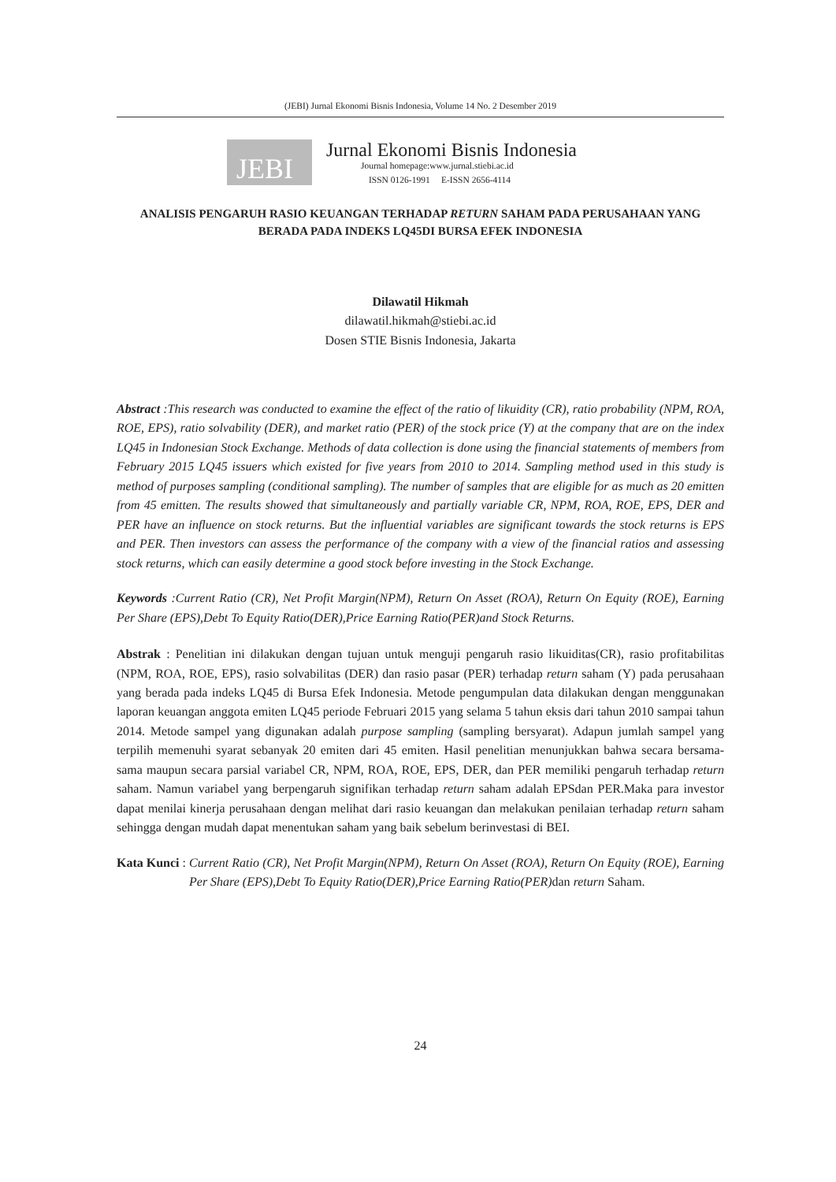(JEBI) Jurnal Ekonomi Bisnis Indonesia, Volume 14 No. 2 Desember 2019
JEBI
Jurnal Ekonomi Bisnis Indonesia
Journal homepage:www.jurnal.stiebi.ac.id
ISSN 0126-1991 E-ISSN 2656-4114
ANALISIS PENGARUH RASIO KEUANGAN TERHADAP RETURN SAHAM PADA PERUSAHAAN YANG BERADA PADA INDEKS LQ45DI BURSA EFEK INDONESIA
Dilawatil Hikmah
dilawatil.hikmah@stiebi.ac.id
Dosen STIE Bisnis Indonesia, Jakarta
Abstract :This research was conducted to examine the effect of the ratio of likuidity (CR), ratio probability (NPM, ROA, ROE, EPS), ratio solvability (DER), and market ratio (PER) of the stock price (Y) at the company that are on the index LQ45 in Indonesian Stock Exchange. Methods of data collection is done using the financial statements of members from February 2015 LQ45 issuers which existed for five years from 2010 to 2014. Sampling method used in this study is method of purposes sampling (conditional sampling). The number of samples that are eligible for as much as 20 emitten from 45 emitten. The results showed that simultaneously and partially variable CR, NPM, ROA, ROE, EPS, DER and PER have an influence on stock returns. But the influential variables are significant towards the stock returns is EPS and PER. Then investors can assess the performance of the company with a view of the financial ratios and assessing stock returns, which can easily determine a good stock before investing in the Stock Exchange.
Keywords : Current Ratio (CR), Net Profit Margin(NPM), Return On Asset (ROA), Return On Equity (ROE), Earning Per Share (EPS),Debt To Equity Ratio(DER),Price Earning Ratio(PER)and Stock Returns.
Abstrak : Penelitian ini dilakukan dengan tujuan untuk menguji pengaruh rasio likuiditas(CR), rasio profitabilitas (NPM, ROA, ROE, EPS), rasio solvabilitas (DER) dan rasio pasar (PER) terhadap return saham (Y) pada perusahaan yang berada pada indeks LQ45 di Bursa Efek Indonesia. Metode pengumpulan data dilakukan dengan menggunakan laporan keuangan anggota emiten LQ45 periode Februari 2015 yang selama 5 tahun eksis dari tahun 2010 sampai tahun 2014. Metode sampel yang digunakan adalah purpose sampling (sampling bersyarat). Adapun jumlah sampel yang terpilih memenuhi syarat sebanyak 20 emiten dari 45 emiten. Hasil penelitian menunjukkan bahwa secara bersama-sama maupun secara parsial variabel CR, NPM, ROA, ROE, EPS, DER, dan PER memiliki pengaruh terhadap return saham. Namun variabel yang berpengaruh signifikan terhadap return saham adalah EPSdan PER.Maka para investor dapat menilai kinerja perusahaan dengan melihat dari rasio keuangan dan melakukan penilaian terhadap return saham sehingga dengan mudah dapat menentukan saham yang baik sebelum berinvestasi di BEI.
Kata Kunci : Current Ratio (CR), Net Profit Margin(NPM), Return On Asset (ROA), Return On Equity (ROE), Earning Per Share (EPS),Debt To Equity Ratio(DER),Price Earning Ratio(PER) dan return Saham.
24